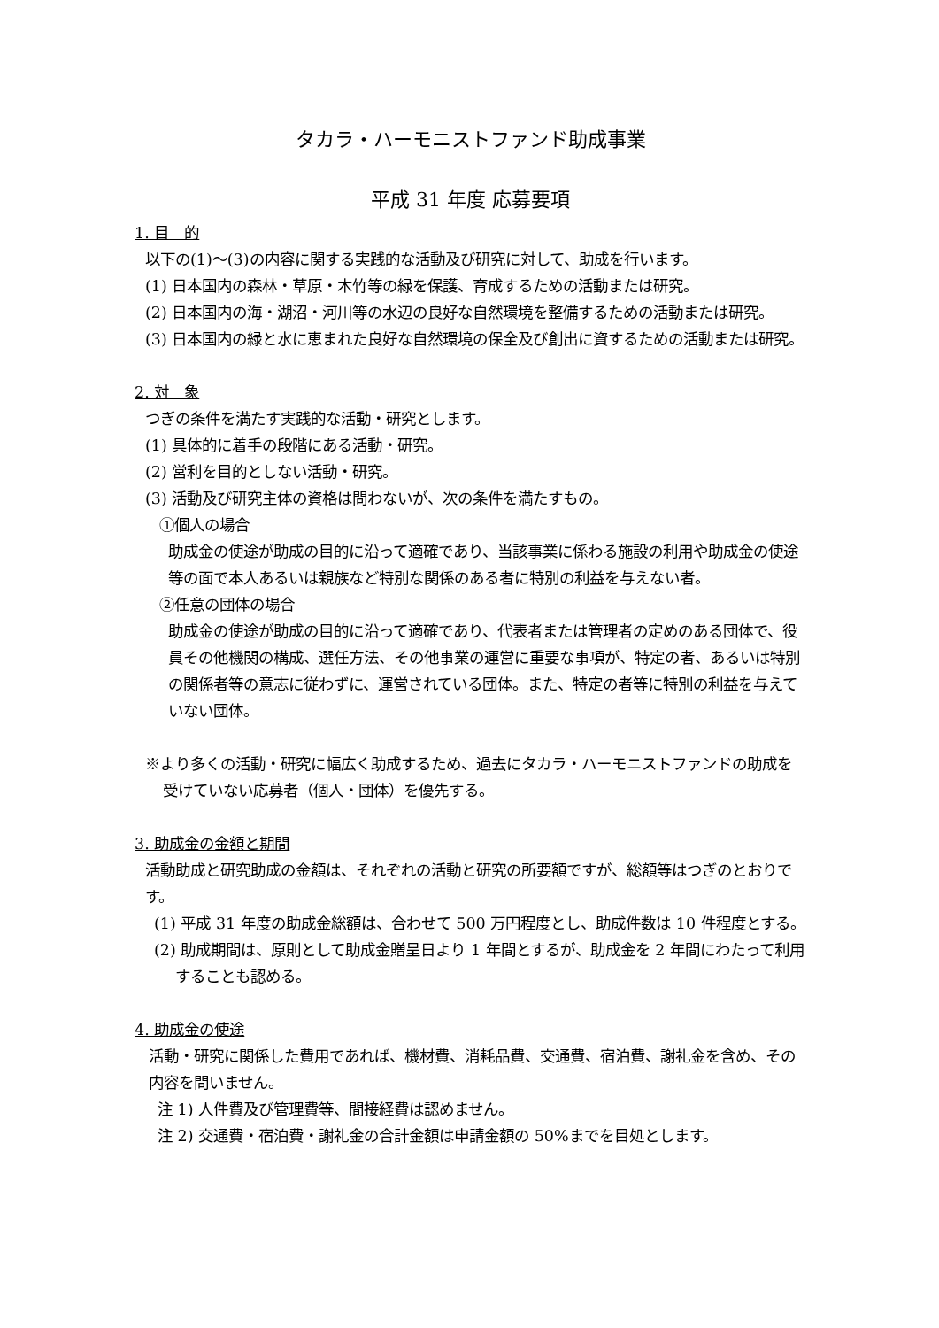タカラ・ハーモニストファンド助成事業
平成 31 年度 応募要項
1. 目　的
以下の(1)～(3)の内容に関する実践的な活動及び研究に対して、助成を行います。
(1) 日本国内の森林・草原・木竹等の緑を保護、育成するための活動または研究。
(2) 日本国内の海・湖沼・河川等の水辺の良好な自然環境を整備するための活動または研究。
(3) 日本国内の緑と水に恵まれた良好な自然環境の保全及び創出に資するための活動または研究。
2. 対　象
つぎの条件を満たす実践的な活動・研究とします。
(1) 具体的に着手の段階にある活動・研究。
(2) 営利を目的としない活動・研究。
(3) 活動及び研究主体の資格は問わないが、次の条件を満たすもの。
①個人の場合
助成金の使途が助成の目的に沿って適確であり、当該事業に係わる施設の利用や助成金の使途等の面で本人あるいは親族など特別な関係のある者に特別の利益を与えない者。
②任意の団体の場合
助成金の使途が助成の目的に沿って適確であり、代表者または管理者の定めのある団体で、役員その他機関の構成、選任方法、その他事業の運営に重要な事項が、特定の者、あるいは特別の関係者等の意志に従わずに、運営されている団体。また、特定の者等に特別の利益を与えていない団体。
※より多くの活動・研究に幅広く助成するため、過去にタカラ・ハーモニストファンドの助成を受けていない応募者（個人・団体）を優先する。
3. 助成金の金額と期間
活動助成と研究助成の金額は、それぞれの活動と研究の所要額ですが、総額等はつぎのとおりです。
(1) 平成 31 年度の助成金総額は、合わせて 500 万円程度とし、助成件数は 10 件程度とする。
(2) 助成期間は、原則として助成金贈呈日より 1 年間とするが、助成金を 2 年間にわたって利用することも認める。
4. 助成金の使途
活動・研究に関係した費用であれば、機材費、消耗品費、交通費、宿泊費、謝礼金を含め、その内容を問いません。
注 1) 人件費及び管理費等、間接経費は認めません。
注 2) 交通費・宿泊費・謝礼金の合計金額は申請金額の 50%までを目処とします。